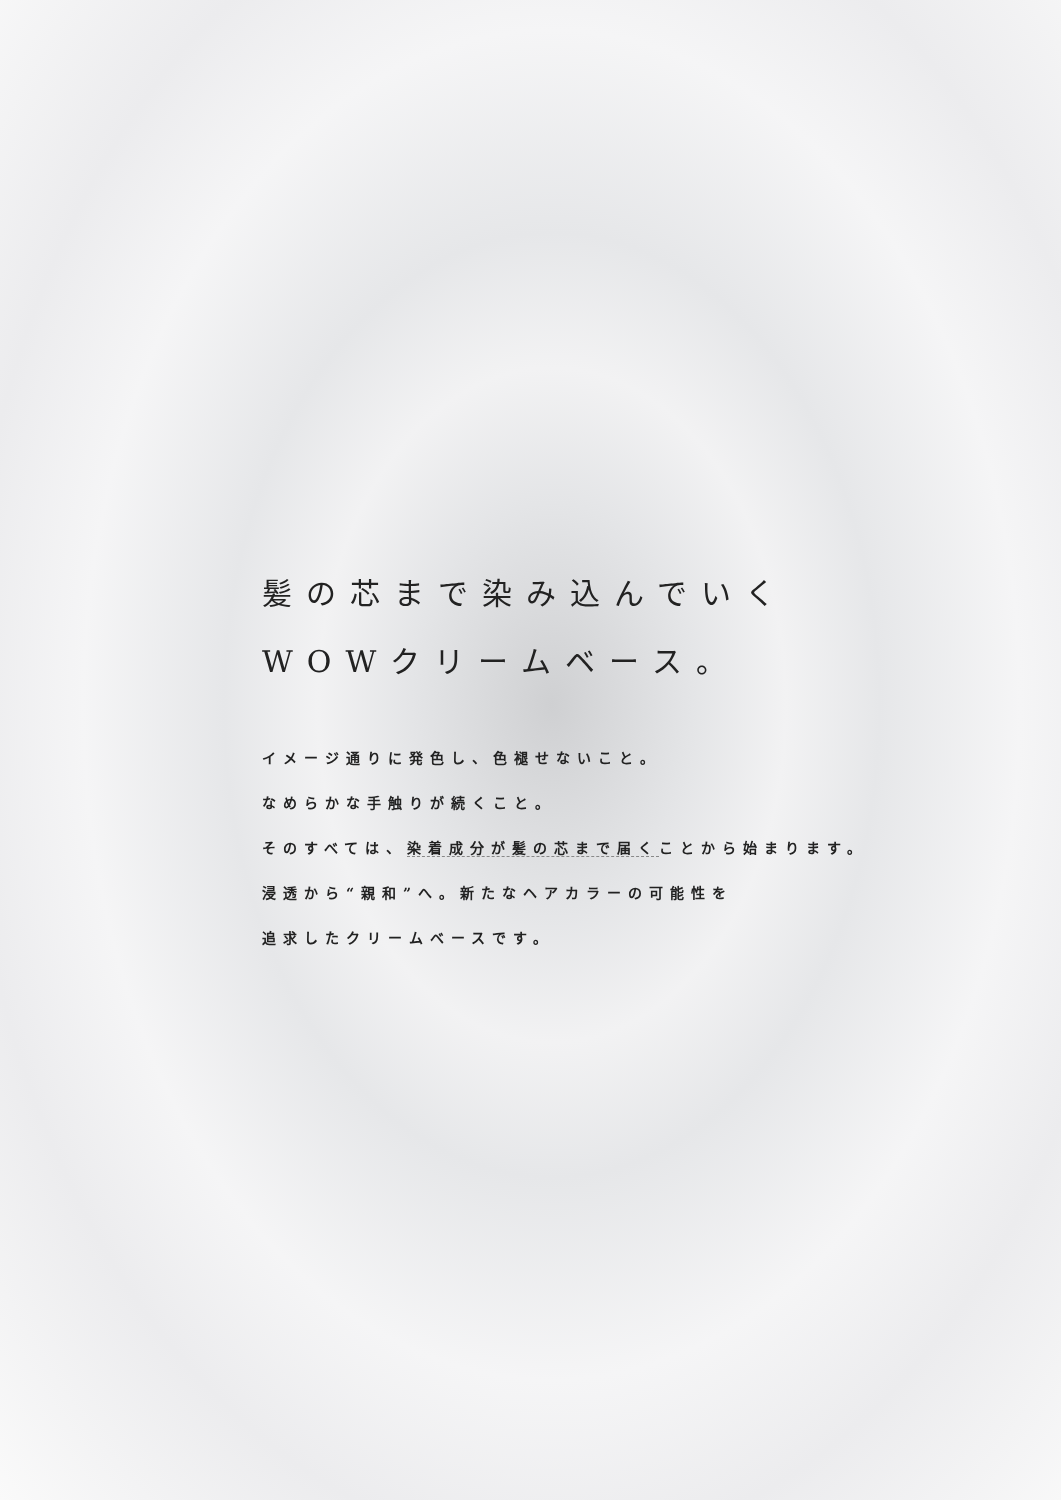髪の芯まで染み込んでいく
WOWクリームベース。
イメージ通りに発色し、色褪せないこと。
なめらかな手触りが続くこと。
そのすべては、染着成分が髪の芯まで届くことから始まります。
浸透から“親和”へ。新たなヘアカラーの可能性を
追求したクリームベースです。